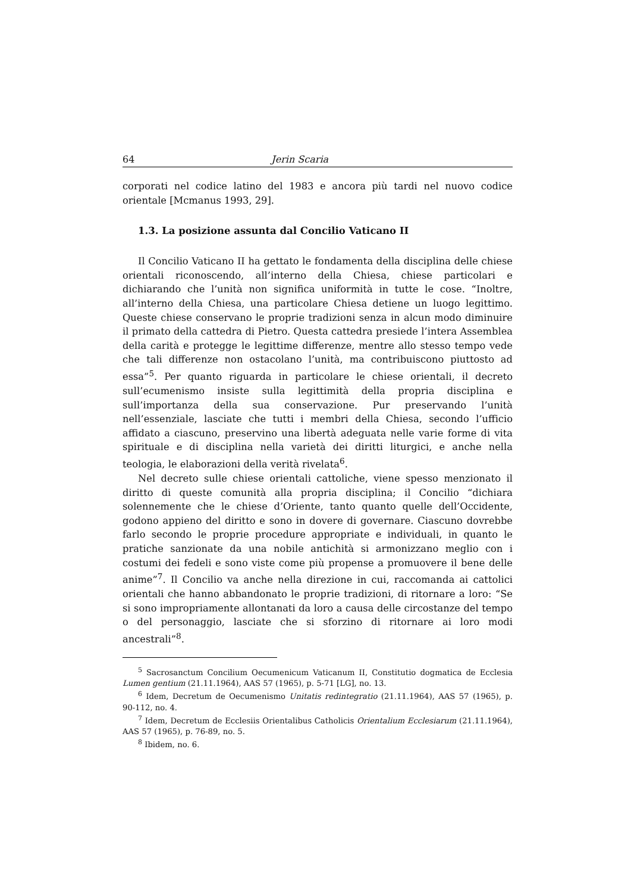64 Jerin Scaria
corporati nel codice latino del 1983 e ancora più tardi nel nuovo codice orientale [Mcmanus 1993, 29].
1.3. La posizione assunta dal Concilio Vaticano II
Il Concilio Vaticano II ha gettato le fondamenta della disciplina delle chiese orientali riconoscendo, all’interno della Chiesa, chiese particolari e dichiarando che l’unità non significa uniformità in tutte le cose. “Inoltre, all’interno della Chiesa, una particolare Chiesa detiene un luogo legittimo. Queste chiese conservano le proprie tradizioni senza in alcun modo diminuire il primato della cattedra di Pietro. Questa cattedra presiede l’intera Assemblea della carità e protegge le legittime differenze, mentre allo stesso tempo vede che tali differenze non ostacolano l’unità, ma contribuiscono piuttosto ad essa”<sup>5</sup>. Per quanto riguarda in particolare le chiese orientali, il decreto sull’ecumenismo insiste sulla legittimità della propria disciplina e sull’importanza della sua conservazione. Pur preservando l’unità nell’essenziale, lasciate che tutti i membri della Chiesa, secondo l’ufficio affidato a ciascuno, preservino una libertà adeguata nelle varie forme di vita spirituale e di disciplina nella varietà dei diritti liturgici, e anche nella teologia, le elaborazioni della verità rivelata<sup>6</sup>.
Nel decreto sulle chiese orientali cattoliche, viene spesso menzionato il diritto di queste comunità alla propria disciplina; il Concilio “dichiara solennemente che le chiese d’Oriente, tanto quanto quelle dell’Occidente, godono appieno del diritto e sono in dovere di governare. Ciascuno dovrebbe farlo secondo le proprie procedure appropriate e individuali, in quanto le pratiche sanzionate da una nobile antichità si armonizzano meglio con i costumi dei fedeli e sono viste come più propense a promuovere il bene delle anime”<sup>7</sup>. Il Concilio va anche nella direzione in cui, raccomanda ai cattolici orientali che hanno abbandonato le proprie tradizioni, di ritornare a loro: “Se si sono impropriamente allontanati da loro a causa delle circostanze del tempo o del personaggio, lasciate che si sforzino di ritornare ai loro modi ancestrali”<sup>8</sup>.
<sup>5</sup> Sacrosanctum Concilium Oecumenicum Vaticanum II, Constitutio dogmatica de Ecclesia Lumen gentium (21.11.1964), AAS 57 (1965), p. 5-71 [LG], no. 13.
<sup>6</sup> Idem, Decretum de Oecumenismo Unitatis redintegratio (21.11.1964), AAS 57 (1965), p. 90-112, no. 4.
<sup>7</sup> Idem, Decretum de Ecclesiis Orientalibus Catholicis Orientalium Ecclesiarum (21.11.1964), AAS 57 (1965), p. 76-89, no. 5.
<sup>8</sup> Ibidem, no. 6.